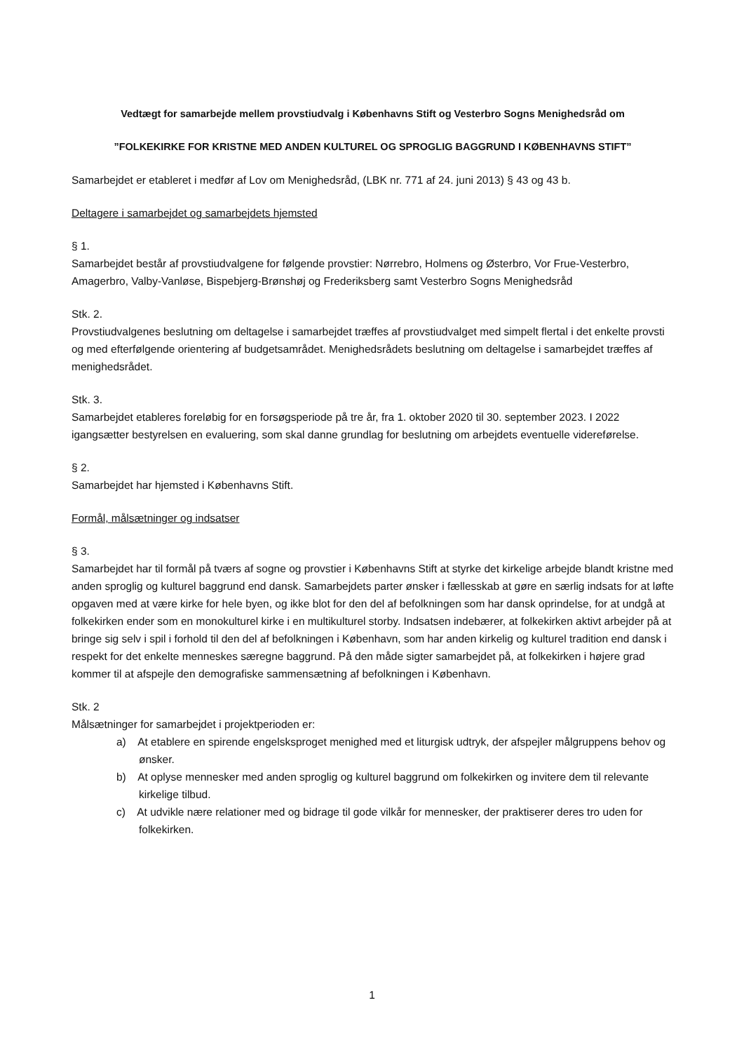Vedtægt for samarbejde mellem provstiudvalg i Københavns Stift og Vesterbro Sogns Menighedsråd om
”FOLKEKIRKE FOR KRISTNE MED ANDEN KULTUREL OG SPROGLIG BAGGRUND I KØBENHAVNS STIFT”
Samarbejdet er etableret i medfør af Lov om Menighedsråd, (LBK nr. 771 af 24. juni 2013) § 43 og 43 b.
Deltagere i samarbejdet og samarbejdets hjemsted
§ 1.
Samarbejdet består af provstiudvalgene for følgende provstier: Nørrebro, Holmens og Østerbro, Vor Frue-Vesterbro, Amagerbro, Valby-Vanløse, Bispebjerg-Brønshøj og Frederiksberg samt Vesterbro Sogns Menighedsråd
Stk. 2.
Provstiudvalgenes beslutning om deltagelse i samarbejdet træffes af provstiudvalget med simpelt flertal i det enkelte provsti og med efterfølgende orientering af budgetsamrådet. Menighedsrådets beslutning om deltagelse i samarbejdet træffes af menighedsrådet.
Stk. 3.
Samarbejdet etableres foreløbig for en forsøgsperiode på tre år, fra 1. oktober 2020 til 30. september 2023. I 2022 igangsætter bestyrelsen en evaluering, som skal danne grundlag for beslutning om arbejdets eventuelle videreførelse.
§ 2.
Samarbejdet har hjemsted i Københavns Stift.
Formål, målsætninger og indsatser
§ 3.
Samarbejdet har til formål på tværs af sogne og provstier i Københavns Stift at styrke det kirkelige arbejde blandt kristne med anden sproglig og kulturel baggrund end dansk. Samarbejdets parter ønsker i fællesskab at gøre en særlig indsats for at løfte opgaven med at være kirke for hele byen, og ikke blot for den del af befolkningen som har dansk oprindelse, for at undgå at folkekirken ender som en monokulturel kirke i en multikulturel storby. Indsatsen indebærer, at folkekirken aktivt arbejder på at bringe sig selv i spil i forhold til den del af befolkningen i København, som har anden kirkelig og kulturel tradition end dansk i respekt for det enkelte menneskes særegne baggrund. På den måde sigter samarbejdet på, at folkekirken i højere grad kommer til at afspejle den demografiske sammensætning af befolkningen i København.
Stk. 2
Målsætninger for samarbejdet i projektperioden er:
a) At etablere en spirende engelsksproget menighed med et liturgisk udtryk, der afspejler målgruppens behov og ønsker.
b) At oplyse mennesker med anden sproglig og kulturel baggrund om folkekirken og invitere dem til relevante kirkelige tilbud.
c) At udvikle nære relationer med og bidrage til gode vilkår for mennesker, der praktiserer deres tro uden for folkekirken.
1